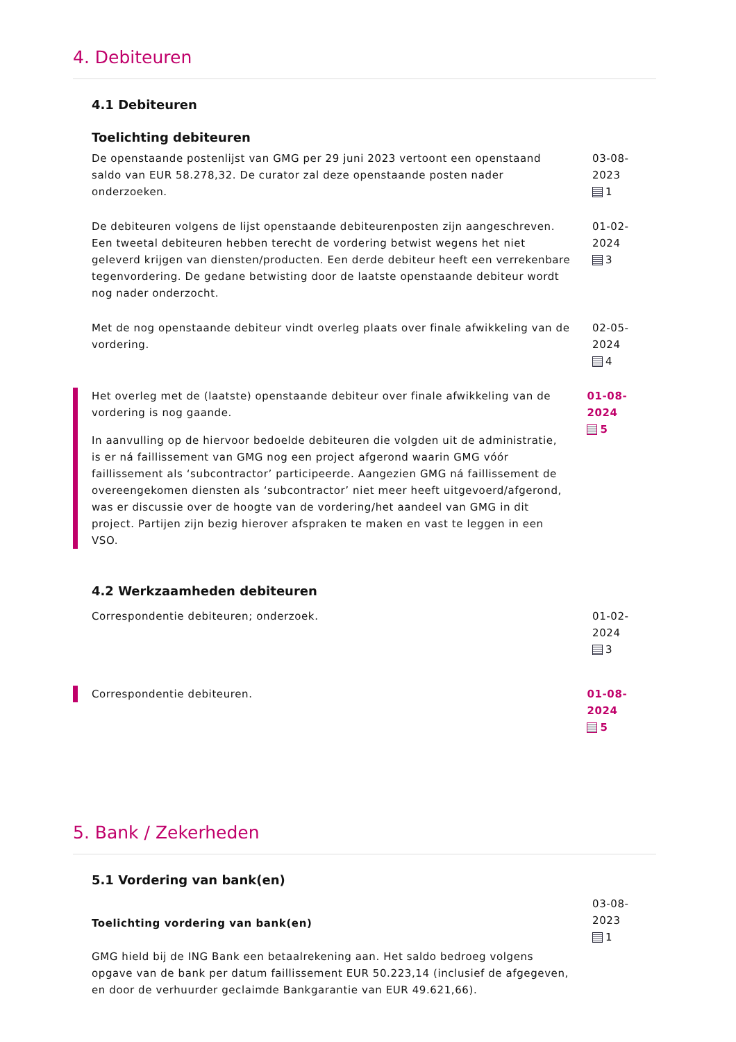4. Debiteuren
4.1 Debiteuren
Toelichting debiteuren
De openstaande postenlijst van GMG per 29 juni 2023 vertoont een openstaand saldo van EUR 58.278,32. De curator zal deze openstaande posten nader onderzoeken.
03-08-2023
1
De debiteuren volgens de lijst openstaande debiteurenposten zijn aangeschreven. Een tweetal debiteuren hebben terecht de vordering betwist wegens het niet geleverd krijgen van diensten/producten. Een derde debiteur heeft een verrekenbare tegenvordering. De gedane betwisting door de laatste openstaande debiteur wordt nog nader onderzocht.
01-02-2024
3
Met de nog openstaande debiteur vindt overleg plaats over finale afwikkeling van de vordering.
02-05-2024
4
Het overleg met de (laatste) openstaande debiteur over finale afwikkeling van de vordering is nog gaande.
In aanvulling op de hiervoor bedoelde debiteuren die volgden uit de administratie, is er ná faillissement van GMG nog een project afgerond waarin GMG vóór faillissement als ‘subcontractor’ participeerde. Aangezien GMG ná faillissement de overeengekomen diensten als ‘subcontractor’ niet meer heeft uitgevoerd/afgerond, was er discussie over de hoogte van de vordering/het aandeel van GMG in dit project. Partijen zijn bezig hierover afspraken te maken en vast te leggen in een VSO.
01-08-2024
5
4.2 Werkzaamheden debiteuren
Correspondentie debiteuren; onderzoek. 01-02-2024
3
Correspondentie debiteuren. 01-08-2024
5
5. Bank / Zekerheden
5.1 Vordering van bank(en)
Toelichting vordering van bank(en)
GMG hield bij de ING Bank een betaalrekening aan. Het saldo bedroeg volgens opgave van de bank per datum faillissement EUR 50.223,14 (inclusief de afgegeven, en door de verhuurder geclaimde Bankgarantie van EUR 49.621,66).
03-08-2023
1